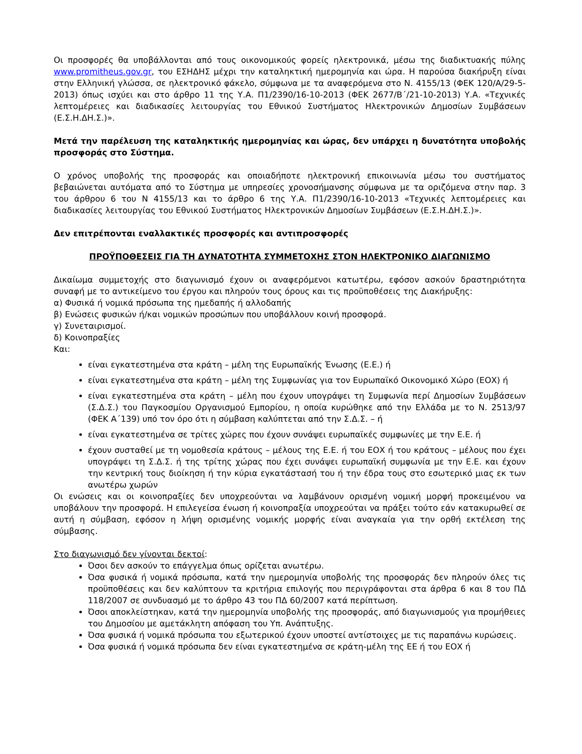Οι προσφορές θα υποβάλλονται από τους οικονομικούς φορείς ηλεκτρονικά, μέσω της διαδικτυακής πύλης www.promitheus.gov.gr, του ΕΣΗΔΗΣ μέχρι την καταληκτική ημερομηνία και ώρα. Η παρούσα διακήρυξη είναι στην Ελληνική γλώσσα, σε ηλεκτρονικό φάκελο, σύμφωνα με τα αναφερόμενα στο Ν. 4155/13 (ΦΕΚ 120/Α/29-5-2013) όπως ισχύει και στο άρθρο 11 της Υ.Α. Π1/2390/16-10-2013 (ΦΕΚ 2677/Β΄/21-10-2013) Υ.Α. «Τεχνικές λεπτομέρειες και διαδικασίες λειτουργίας του Εθνικού Συστήματος Ηλεκτρονικών Δημοσίων Συμβάσεων (Ε.Σ.Η.ΔΗ.Σ.)».
Μετά την παρέλευση της καταληκτικής ημερομηνίας και ώρας, δεν υπάρχει η δυνατότητα υποβολής προσφοράς στο Σύστημα.
Ο χρόνος υποβολής της προσφοράς και οποιαδήποτε ηλεκτρονική επικοινωνία μέσω του συστήματος βεβαιώνεται αυτόματα από το Σύστημα με υπηρεσίες χρονοσήμανσης σύμφωνα με τα οριζόμενα στην παρ. 3 του άρθρου 6 του Ν 4155/13 και το άρθρο 6 της Υ.Α. Π1/2390/16-10-2013 «Τεχνικές λεπτομέρειες και διαδικασίες λειτουργίας του Εθνικού Συστήματος Ηλεκτρονικών Δημοσίων Συμβάσεων (Ε.Σ.Η.ΔΗ.Σ.)».
Δεν επιτρέπονται εναλλακτικές προσφορές και αντιπροσφορές
ΠΡΟΫΠΟΘΕΣΕΙΣ ΓΙΑ ΤΗ ΔΥΝΑΤΟΤΗΤΑ ΣΥΜΜΕΤΟΧΗΣ ΣΤΟΝ ΗΛΕΚΤΡΟΝΙΚΟ ΔΙΑΓΩΝΙΣΜΟ
Δικαίωμα συμμετοχής στο διαγωνισμό έχουν οι αναφερόμενοι κατωτέρω, εφόσον ασκούν δραστηριότητα συναφή με το αντικείμενο του έργου και πληρούν τους όρους και τις προϋποθέσεις της Διακήρυξης:
α) Φυσικά ή νομικά πρόσωπα της ημεδαπής ή αλλοδαπής
β) Ενώσεις φυσικών ή/και νομικών προσώπων που υποβάλλουν κοινή προσφορά.
γ) Συνεταιρισμοί.
δ) Κοινοπραξίες
Και:
είναι εγκατεστημένα στα κράτη – μέλη της Ευρωπαϊκής Ένωσης (Ε.Ε.) ή
είναι εγκατεστημένα στα κράτη – μέλη της Συμφωνίας για τον Ευρωπαϊκό Οικονομικό Χώρο (ΕΟΧ) ή
είναι εγκατεστημένα στα κράτη – μέλη που έχουν υπογράψει τη Συμφωνία περί Δημοσίων Συμβάσεων (Σ.Δ.Σ.) του Παγκοσμίου Οργανισμού Εμπορίου, η οποία κυρώθηκε από την Ελλάδα με το Ν. 2513/97 (ΦΕΚ Α΄139) υπό τον όρο ότι η σύμβαση καλύπτεται από την Σ.Δ.Σ. – ή
είναι εγκατεστημένα σε τρίτες χώρες που έχουν συνάψει ευρωπαϊκές συμφωνίες με την Ε.Ε. ή
έχουν συσταθεί με τη νομοθεσία κράτους – μέλους της Ε.Ε. ή του ΕΟΧ ή του κράτους – μέλους που έχει υπογράψει τη Σ.Δ.Σ. ή της τρίτης χώρας που έχει συνάψει ευρωπαϊκή συμφωνία με την Ε.Ε. και έχουν την κεντρική τους διοίκηση ή την κύρια εγκατάστασή του ή την έδρα τους στο εσωτερικό μιας εκ των ανωτέρω χωρών
Οι ενώσεις και οι κοινοπραξίες δεν υποχρεούνται να λαμβάνουν ορισμένη νομική μορφή προκειμένου να υποβάλουν την προσφορά. Η επιλεγείσα ένωση ή κοινοπραξία υποχρεούται να πράξει τούτο εάν κατακυρωθεί σε αυτή η σύμβαση, εφόσον η λήψη ορισμένης νομικής μορφής είναι αναγκαία για την ορθή εκτέλεση της σύμβασης.
Στο διαγωνισμό δεν γίνονται δεκτοί:
Όσοι δεν ασκούν το επάγγελμα όπως ορίζεται ανωτέρω.
Όσα φυσικά ή νομικά πρόσωπα, κατά την ημερομηνία υποβολής της προσφοράς δεν πληρούν όλες τις προϋποθέσεις και δεν καλύπτουν τα κριτήρια επιλογής που περιγράφονται στα άρθρα 6 και 8 του ΠΔ 118/2007 σε συνδυασμό με το άρθρο 43 του ΠΔ 60/2007 κατά περίπτωση.
Όσοι αποκλείστηκαν, κατά την ημερομηνία υποβολής της προσφοράς, από διαγωνισμούς για προμήθειες του Δημοσίου με αμετάκλητη απόφαση του Υπ. Ανάπτυξης.
Όσα φυσικά ή νομικά πρόσωπα του εξωτερικού έχουν υποστεί αντίστοιχες με τις παραπάνω κυρώσεις.
Όσα φυσικά ή νομικά πρόσωπα δεν είναι εγκατεστημένα σε κράτη-μέλη της ΕΕ ή του ΕΟΧ ή